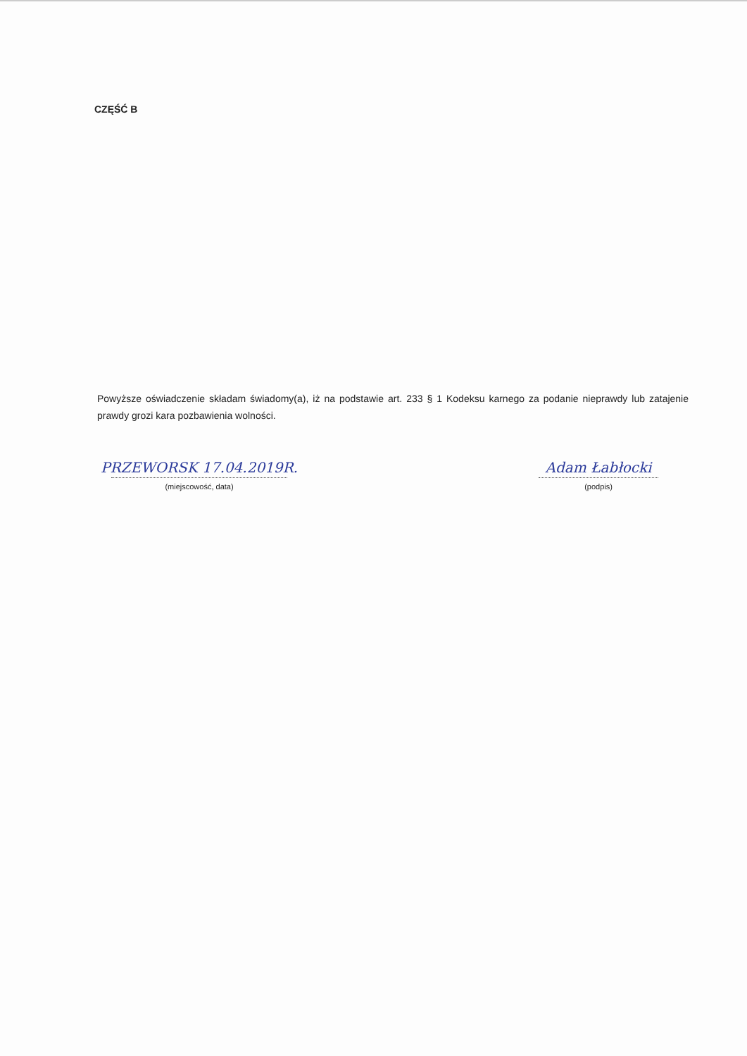CZĘŚĆ B
Powyższe oświadczenie składam świadomy(a), iż na podstawie art. 233 § 1 Kodeksu karnego za podanie nieprawdy lub zatajenie prawdy grozi kara pozbawienia wolności.
PRZEWORSK 17.04.2019R.
(miejscowość, data)
Adam Łabłocki
(podpis)